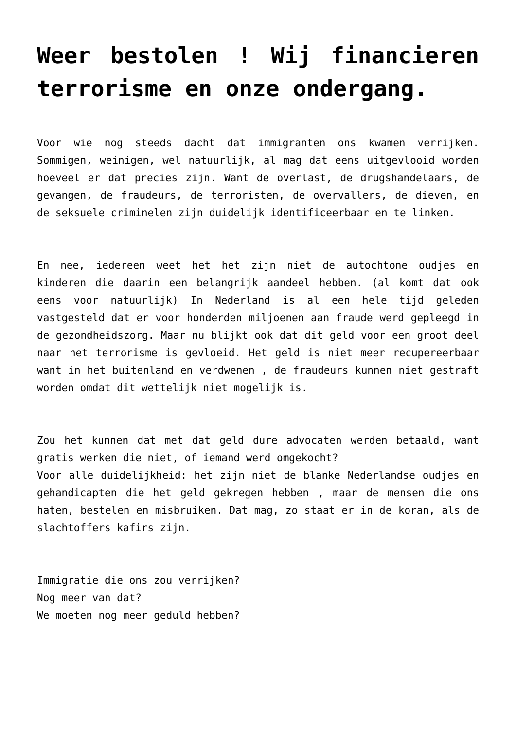Weer bestolen ! Wij financieren terrorisme en onze ondergang.
Voor wie nog steeds dacht dat immigranten ons kwamen verrijken. Sommigen, weinigen, wel natuurlijk, al mag dat eens uitgevlooid worden hoeveel er dat precies zijn. Want de overlast, de drugshandelaars, de gevangen, de fraudeurs, de terroristen, de overvallers, de dieven, en de seksuele criminelen zijn duidelijk identificeerbaar en te linken.
En nee, iedereen weet het het zijn niet de autochtone oudjes en kinderen die daarin een belangrijk aandeel hebben. (al komt dat ook eens voor natuurlijk) In Nederland is al een hele tijd geleden vastgesteld dat er voor honderden miljoenen aan fraude werd gepleegd in de gezondheidszorg. Maar nu blijkt ook dat dit geld voor een groot deel naar het terrorisme is gevloeid. Het geld is niet meer recupereerbaar want in het buitenland en verdwenen , de fraudeurs kunnen niet gestraft worden omdat dit wettelijk niet mogelijk is.
Zou het kunnen dat met dat geld dure advocaten werden betaald, want gratis werken die niet, of iemand werd omgekocht?
Voor alle duidelijkheid: het zijn niet de blanke Nederlandse oudjes en gehandicapten die het geld gekregen hebben , maar de mensen die ons haten, bestelen en misbruiken. Dat mag, zo staat er in de koran, als de slachtoffers kafirs zijn.
Immigratie die ons zou verrijken?
Nog meer van dat?
We moeten nog meer geduld hebben?